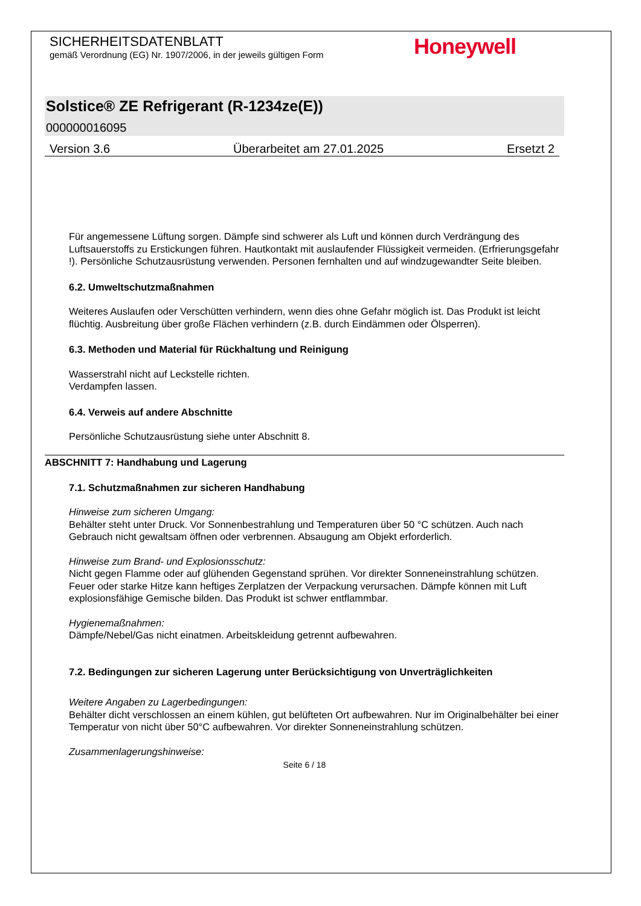SICHERHEITSDATENBLATT
gemäß Verordnung (EG) Nr. 1907/2006, in der jeweils gültigen Form
Honeywell
Solstice® ZE Refrigerant (R-1234ze(E))
000000016095
Version 3.6 Überarbeitet am 27.01.2025 Ersetzt 2
Für angemessene Lüftung sorgen. Dämpfe sind schwerer als Luft und können durch Verdrängung des Luftsauerstoffs zu Erstickungen führen. Hautkontakt mit auslaufender Flüssigkeit vermeiden. (Erfrierungsgefahr !). Persönliche Schutzausrüstung verwenden. Personen fernhalten und auf windzugewandter Seite bleiben.
6.2. Umweltschutzmaßnahmen
Weiteres Auslaufen oder Verschütten verhindern, wenn dies ohne Gefahr möglich ist. Das Produkt ist leicht flüchtig. Ausbreitung über große Flächen verhindern (z.B. durch Eindämmen oder Ölsperren).
6.3. Methoden und Material für Rückhaltung und Reinigung
Wasserstrahl nicht auf Leckstelle richten.
Verdampfen lassen.
6.4. Verweis auf andere Abschnitte
Persönliche Schutzausrüstung siehe unter Abschnitt 8.
ABSCHNITT 7: Handhabung und Lagerung
7.1. Schutzmaßnahmen zur sicheren Handhabung
Hinweise zum sicheren Umgang:
Behälter steht unter Druck. Vor Sonnenbestrahlung und Temperaturen über 50 °C schützen. Auch nach Gebrauch nicht gewaltsam öffnen oder verbrennen. Absaugung am Objekt erforderlich.
Hinweise zum Brand- und Explosionsschutz:
Nicht gegen Flamme oder auf glühenden Gegenstand sprühen. Vor direkter Sonneneinstrahlung schützen. Feuer oder starke Hitze kann heftiges Zerplatzen der Verpackung verursachen. Dämpfe können mit Luft explosionsfähige Gemische bilden. Das Produkt ist schwer entflammbar.
Hygienemaßnahmen:
Dämpfe/Nebel/Gas nicht einatmen. Arbeitskleidung getrennt aufbewahren.
7.2. Bedingungen zur sicheren Lagerung unter Berücksichtigung von Unverträglichkeiten
Weitere Angaben zu Lagerbedingungen:
Behälter dicht verschlossen an einem kühlen, gut belüfteten Ort aufbewahren. Nur im Originalbehälter bei einer Temperatur von nicht über 50°C aufbewahren. Vor direkter Sonneneinstrahlung schützen.
Zusammenlagerungshinweise:
Seite 6 / 18